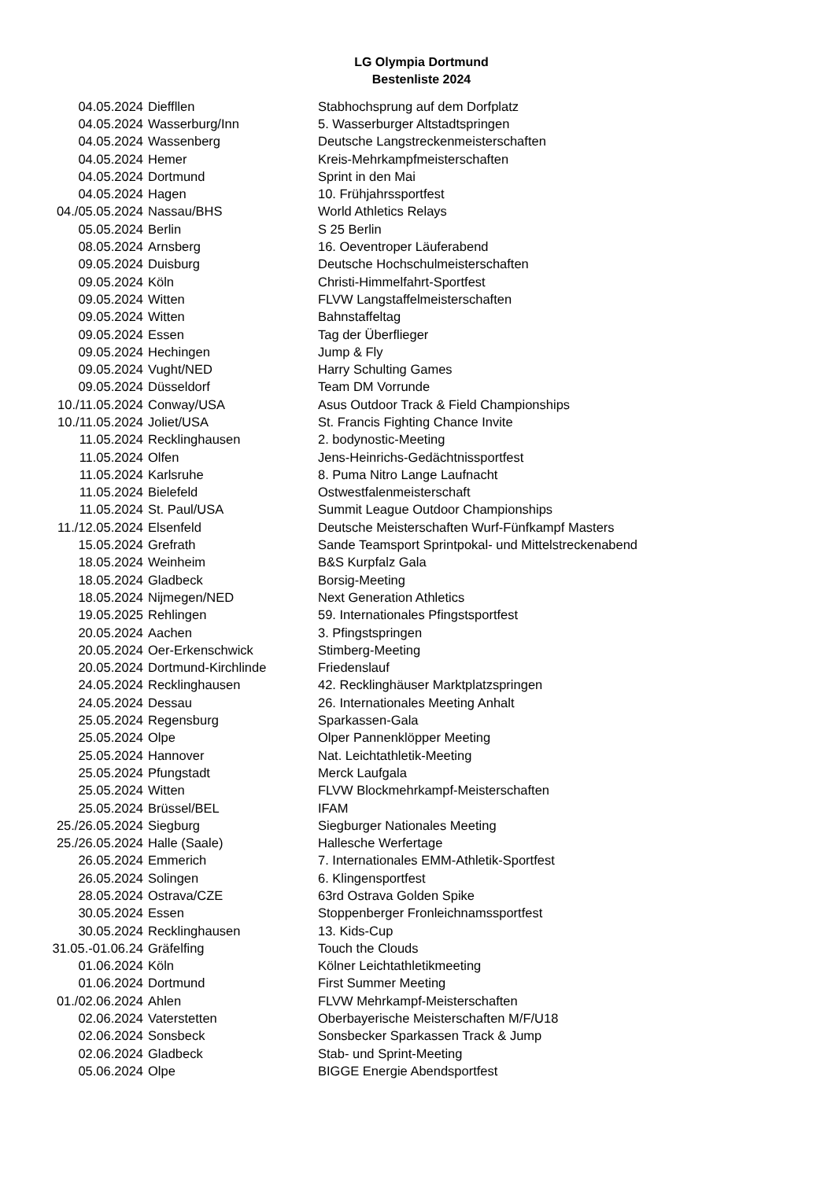LG Olympia Dortmund
Bestenliste 2024
| 04.05.2024 | Dieffllen | Stabhochsprung auf dem Dorfplatz |
| 04.05.2024 | Wasserburg/Inn | 5. Wasserburger Altstadtspringen |
| 04.05.2024 | Wassenberg | Deutsche Langstreckenmeisterschaften |
| 04.05.2024 | Hemer | Kreis-Mehrkampfmeisterschaften |
| 04.05.2024 | Dortmund | Sprint in den Mai |
| 04.05.2024 | Hagen | 10. Frühjahrssportfest |
| 04./05.05.2024 | Nassau/BHS | World Athletics Relays |
| 05.05.2024 | Berlin | S 25 Berlin |
| 08.05.2024 | Arnsberg | 16. Oeventroper Läuferabend |
| 09.05.2024 | Duisburg | Deutsche Hochschulmeisterschaften |
| 09.05.2024 | Köln | Christi-Himmelfahrt-Sportfest |
| 09.05.2024 | Witten | FLVW Langstaffelmeisterschaften |
| 09.05.2024 | Witten | Bahnstaffeltag |
| 09.05.2024 | Essen | Tag der Überflieger |
| 09.05.2024 | Hechingen | Jump & Fly |
| 09.05.2024 | Vught/NED | Harry Schulting Games |
| 09.05.2024 | Düsseldorf | Team DM Vorrunde |
| 10./11.05.2024 | Conway/USA | Asus Outdoor Track & Field Championships |
| 10./11.05.2024 | Joliet/USA | St. Francis Fighting Chance Invite |
| 11.05.2024 | Recklinghausen | 2. bodynostic-Meeting |
| 11.05.2024 | Olfen | Jens-Heinrichs-Gedächtnissportfest |
| 11.05.2024 | Karlsruhe | 8. Puma Nitro Lange Laufnacht |
| 11.05.2024 | Bielefeld | Ostwestfalenmeisterschaft |
| 11.05.2024 | St. Paul/USA | Summit League Outdoor Championships |
| 11./12.05.2024 | Elsenfeld | Deutsche Meisterschaften Wurf-Fünfkampf Masters |
| 15.05.2024 | Grefrath | Sande Teamsport Sprintpokal- und Mittelstreckenabend |
| 18.05.2024 | Weinheim | B&S Kurpfalz Gala |
| 18.05.2024 | Gladbeck | Borsig-Meeting |
| 18.05.2024 | Nijmegen/NED | Next Generation Athletics |
| 19.05.2025 | Rehlingen | 59. Internationales Pfingstsportfest |
| 20.05.2024 | Aachen | 3. Pfingstspringen |
| 20.05.2024 | Oer-Erkenschwick | Stimberg-Meeting |
| 20.05.2024 | Dortmund-Kirchlinde | Friedenslauf |
| 24.05.2024 | Recklinghausen | 42. Recklinghäuser Marktplatzspringen |
| 24.05.2024 | Dessau | 26. Internationales Meeting Anhalt |
| 25.05.2024 | Regensburg | Sparkassen-Gala |
| 25.05.2024 | Olpe | Olper Pannenklöpper Meeting |
| 25.05.2024 | Hannover | Nat. Leichtathletik-Meeting |
| 25.05.2024 | Pfungstadt | Merck Laufgala |
| 25.05.2024 | Witten | FLVW Blockmehrkampf-Meisterschaften |
| 25.05.2024 | Brüssel/BEL | IFAM |
| 25./26.05.2024 | Siegburg | Siegburger Nationales Meeting |
| 25./26.05.2024 | Halle (Saale) | Hallesche Werfertage |
| 26.05.2024 | Emmerich | 7. Internationales EMM-Athletik-Sportfest |
| 26.05.2024 | Solingen | 6. Klingensportfest |
| 28.05.2024 | Ostrava/CZE | 63rd Ostrava Golden Spike |
| 30.05.2024 | Essen | Stoppenberger Fronleichnamssportfest |
| 30.05.2024 | Recklinghausen | 13. Kids-Cup |
| 31.05.-01.06.24 | Gräfelfing | Touch the Clouds |
| 01.06.2024 | Köln | Kölner Leichtathletikmeeting |
| 01.06.2024 | Dortmund | First Summer Meeting |
| 01./02.06.2024 | Ahlen | FLVW Mehrkampf-Meisterschaften |
| 02.06.2024 | Vaterstetten | Oberbayerische Meisterschaften M/F/U18 |
| 02.06.2024 | Sonsbeck | Sonsbecker Sparkassen Track & Jump |
| 02.06.2024 | Gladbeck | Stab- und Sprint-Meeting |
| 05.06.2024 | Olpe | BIGGE Energie Abendsportfest |